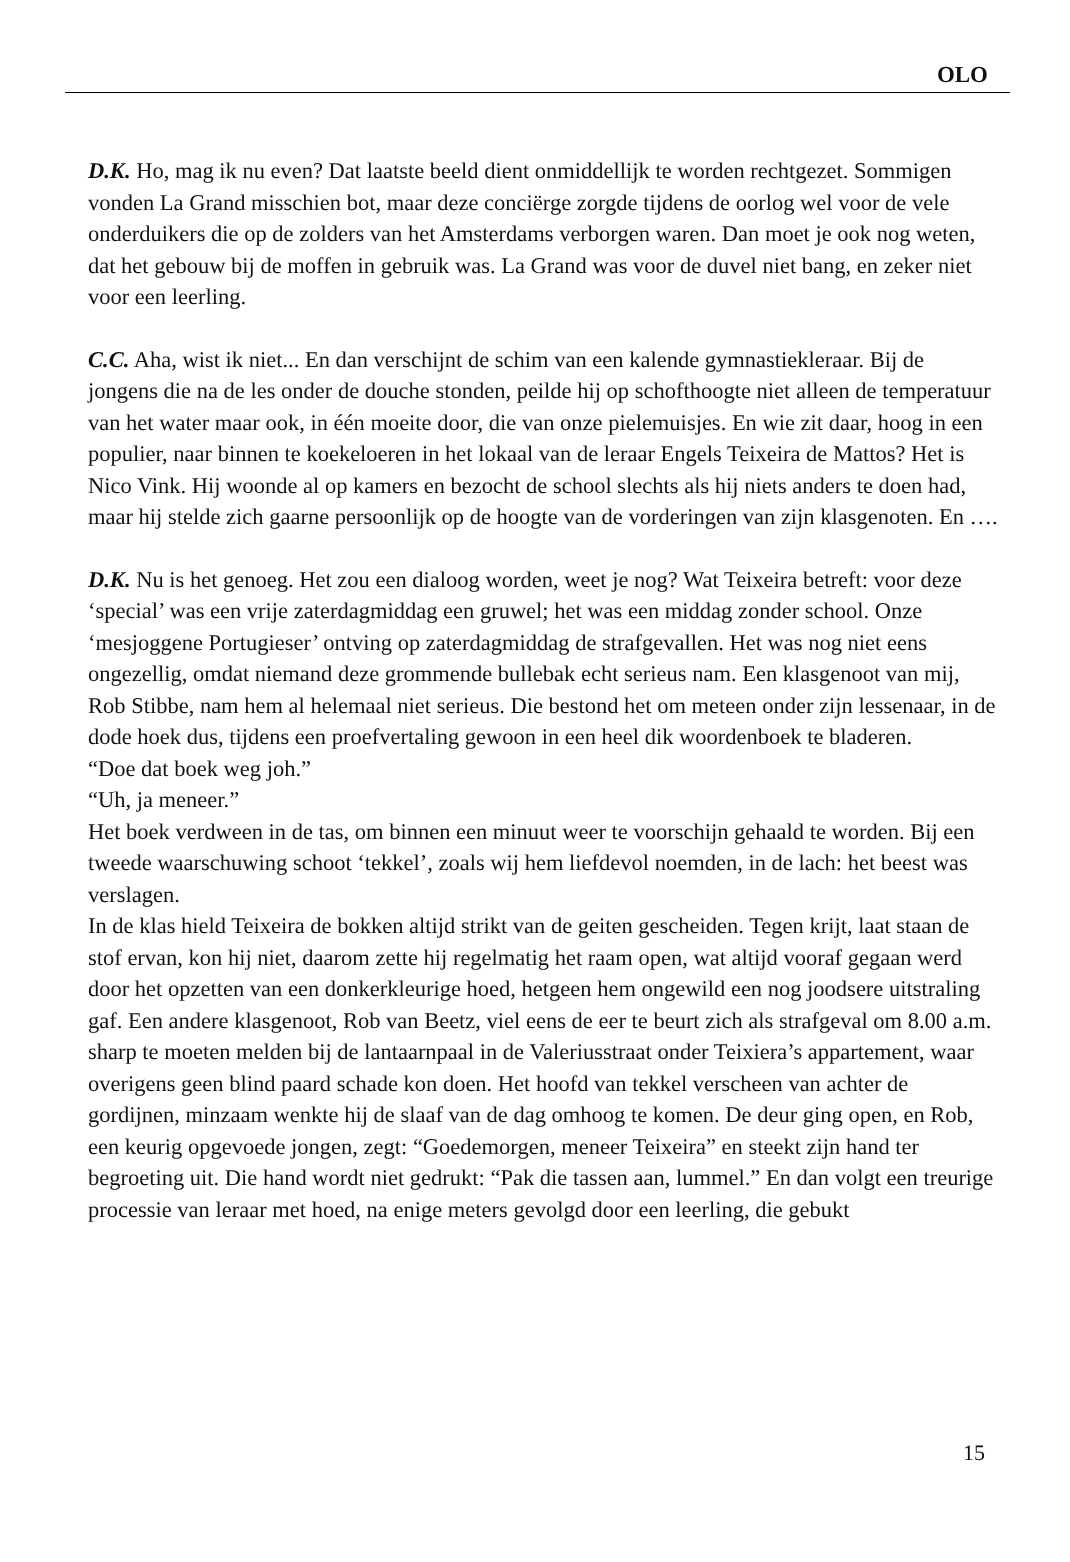OLO
D.K. Ho, mag ik nu even? Dat laatste beeld dient onmiddellijk te worden rechtgezet. Sommigen vonden La Grand misschien bot, maar deze conciërge zorgde tijdens de oorlog wel voor de vele onderduikers die op de zolders van het Amsterdams verborgen waren. Dan moet je ook nog weten, dat het gebouw bij de moffen in gebruik was. La Grand was voor de duvel niet bang, en zeker niet voor een leerling.
C.C. Aha, wist ik niet... En dan verschijnt de schim van een kalende gymnastiekleraar. Bij de jongens die na de les onder de douche stonden, peilde hij op schofthoogte niet alleen de temperatuur van het water maar ook, in één moeite door, die van onze pielemuisjes. En wie zit daar, hoog in een populier, naar binnen te koekeloeren in het lokaal van de leraar Engels Teixeira de Mattos? Het is Nico Vink. Hij woonde al op kamers en bezocht de school slechts als hij niets anders te doen had, maar hij stelde zich gaarne persoonlijk op de hoogte van de vorderingen van zijn klasgenoten. En ….
D.K. Nu is het genoeg. Het zou een dialoog worden, weet je nog? Wat Teixeira betreft: voor deze ‘special’ was een vrije zaterdagmiddag een gruwel; het was een middag zonder school. Onze ‘mesjoggene Portugieser’ ontving op zaterdagmiddag de strafgevallen. Het was nog niet eens ongezellig, omdat niemand deze grommende bullebak echt serieus nam. Een klasgenoot van mij, Rob Stibbe, nam hem al helemaal niet serieus. Die bestond het om meteen onder zijn lessenaar, in de dode hoek dus, tijdens een proefvertaling gewoon in een heel dik woordenboek te bladeren.
“Doe dat boek weg joh.”
“Uh, ja meneer.”
Het boek verdween in de tas, om binnen een minuut weer te voorschijn gehaald te worden. Bij een tweede waarschuwing schoot ‘tekkel’, zoals wij hem liefdevol noemden, in de lach: het beest was verslagen.
In de klas hield Teixeira de bokken altijd strikt van de geiten gescheiden. Tegen krijt, laat staan de stof ervan, kon hij niet, daarom zette hij regelmatig het raam open, wat altijd vooraf gegaan werd door het opzetten van een donkerkleurige hoed, hetgeen hem ongewild een nog joodsere uitstraling gaf. Een andere klasgenoot, Rob van Beetz, viel eens de eer te beurt zich als strafgeval om 8.00 a.m. sharp te moeten melden bij de lantaarnpaal in de Valeriusstraat onder Teixiera’s appartement, waar overigens geen blind paard schade kon doen. Het hoofd van tekkel verscheen van achter de gordijnen, minzaam wenkte hij de slaaf van de dag omhoog te komen. De deur ging open, en Rob, een keurig opgevoede jongen, zegt: “Goedemorgen, meneer Teixeira” en steekt zijn hand ter begroeting uit. Die hand wordt niet gedrukt: “Pak die tassen aan, lummel.” En dan volgt een treurige processie van leraar met hoed, na enige meters gevolgd door een leerling, die gebukt
15